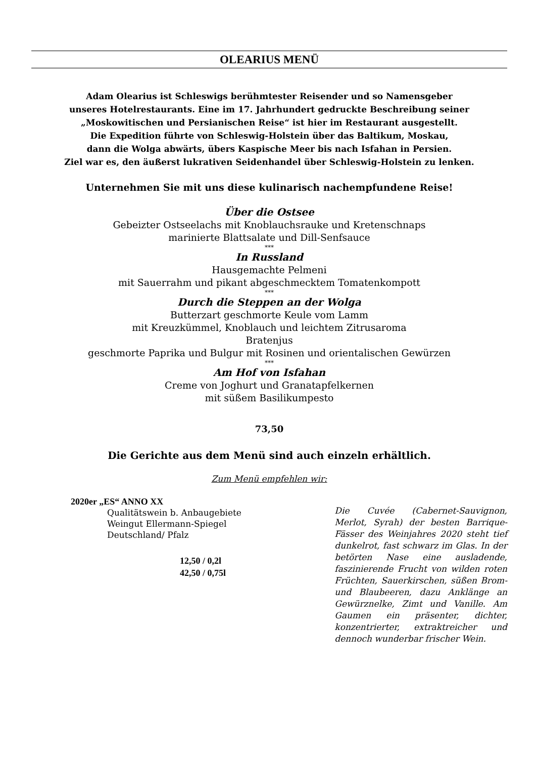OLEARIUS MENÜ
Adam Olearius ist Schleswigs berühmtester Reisender und so Namensgeber
unseres Hotelrestaurants. Eine im 17. Jahrhundert gedruckte Beschreibung seiner
„Moskowitischen und Persianischen Reise“ ist hier im Restaurant ausgestellt.
Die Expedition führte von Schleswig-Holstein über das Baltikum, Moskau,
dann die Wolga abwärts, übers Kaspische Meer bis nach Isfahan in Persien.
Ziel war es, den äußerst lukrativen Seidenhandel über Schleswig-Holstein zu lenken.
Unternehmen Sie mit uns diese kulinarisch nachempfundene Reise!
Über die Ostsee
Gebeizter Ostseelachs mit Knoblauchsrauke und Kretenschnaps
marinierte Blattsalate und Dill-Senfsauce
***
In Russland
Hausgemachte Pelmeni
mit Sauerrahm und pikant abgeschmecktem Tomatenkompott
***
Durch die Steppen an der Wolga
Butterzart geschmorte Keule vom Lamm
mit Kreuzkümmel, Knoblauch und leichtem Zitrusaroma
Bratenjus
geschmorte Paprika und Bulgur mit Rosinen und orientalischen Gewürzen
***
Am Hof von Isfahan
Creme von Joghurt und Granatapfelkernen
mit süßem Basilikumpesto
73,50
Die Gerichte aus dem Menü sind auch einzeln erhältlich.
Zum Menü empfehlen wir:
2020er „ES“ ANNO XX
Qualitätswein b. Anbaugebiete
Weingut Ellermann-Spiegel
Deutschland/ Pfalz
12,50 / 0,2l
42,50 / 0,75l
Die Cuvée (Cabernet-Sauvignon, Merlot, Syrah) der besten Barrique-Fässer des Weinjahres 2020 steht tief dunkelrot, fast schwarz im Glas. In der betörten Nase eine ausladende, faszinierende Frucht von wilden roten Früchten, Sauerkirschen, süßen Brom- und Blaubeeren, dazu Anklänge an Gewürznelke, Zimt und Vanille. Am Gaumen ein präsenter, dichter, konzentrierter, extraktreicher und dennoch wunderbar frischer Wein.